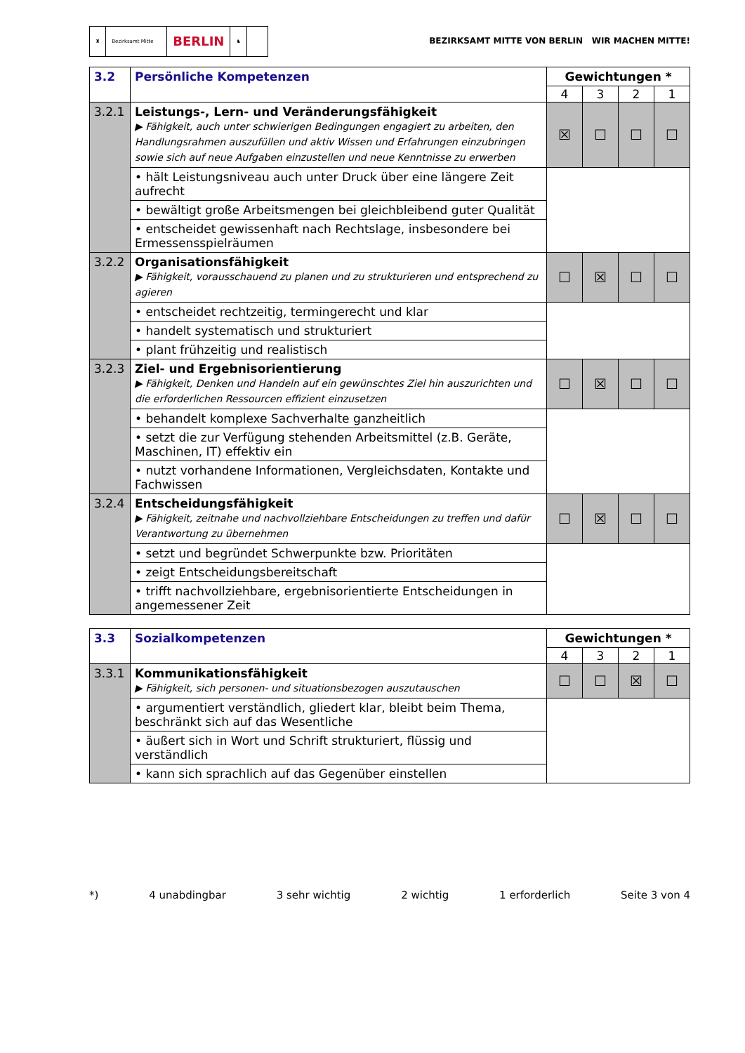♜ Bezirksamt Mitte
BERLIN
♞
BEZIRKSAMT MITTE VON BERLIN WIR MACHEN MITTE!
| 3.2 | Persönliche Kompetenzen | Gewichtungen * | | | |
| | | 4 | 3 | 2 | 1 |
| 3.2.1 | Leistungs-, Lern- und Veränderungsfähigkeit ▶ Fähigkeit, auch unter schwierigen Bedingungen engagiert zu arbeiten, den Handlungsrahmen auszufüllen und aktiv Wissen und Erfahrungen einzubringen sowie sich auf neue Aufgaben einzustellen und neue Kenntnisse zu erwerben | ☒ | ☐ | ☐ | ☐ |
| | • hält Leistungsniveau auch unter Druck über eine längere Zeit aufrecht | | | | |
| | • bewältigt große Arbeitsmengen bei gleichbleibend guter Qualität | | | | |
| | • entscheidet gewissenhaft nach Rechtslage, insbesondere bei Ermessensspielräumen | | | | |
| 3.2.2 | Organisationsfähigkeit ▶ Fähigkeit, vorausschauend zu planen und zu strukturieren und entsprechend zu agieren | ☐ | ☒ | ☐ | ☐ |
| | • entscheidet rechtzeitig, termingerecht und klar | | | | |
| | • handelt systematisch und strukturiert | | | | |
| | • plant frühzeitig und realistisch | | | | |
| 3.2.3 | Ziel- und Ergebnisorientierung ▶ Fähigkeit, Denken und Handeln auf ein gewünschtes Ziel hin auszurichten und die erforderlichen Ressourcen effizient einzusetzen | ☐ | ☒ | ☐ | ☐ |
| | • behandelt komplexe Sachverhalte ganzheitlich | | | | |
| | • setzt die zur Verfügung stehenden Arbeitsmittel (z.B. Geräte, Maschinen, IT) effektiv ein | | | | |
| | • nutzt vorhandene Informationen, Vergleichsdaten, Kontakte und Fachwissen | | | | |
| 3.2.4 | Entscheidungsfähigkeit ▶ Fähigkeit, zeitnahe und nachvollziehbare Entscheidungen zu treffen und dafür Verantwortung zu übernehmen | ☐ | ☒ | ☐ | ☐ |
| | • setzt und begründet Schwerpunkte bzw. Prioritäten | | | | |
| | • zeigt Entscheidungsbereitschaft | | | | |
| | • trifft nachvollziehbare, ergebnisorientierte Entscheidungen in angemessener Zeit | | | | |
| 3.3 | Sozialkompetenzen | Gewichtungen * | | | |
| | | 4 | 3 | 2 | 1 |
| 3.3.1 | Kommunikationsfähigkeit ▶ Fähigkeit, sich personen- und situationsbezogen auszutauschen | ☐ | ☐ | ☒ | ☐ |
| | • argumentiert verständlich, gliedert klar, bleibt beim Thema, beschränkt sich auf das Wesentliche | | | | |
| | • äußert sich in Wort und Schrift strukturiert, flüssig und verständlich | | | | |
| | • kann sich sprachlich auf das Gegenüber einstellen | | | | |
*) 4 unabdingbar 3 sehr wichtig 2 wichtig 1 erforderlich Seite 3 von 4